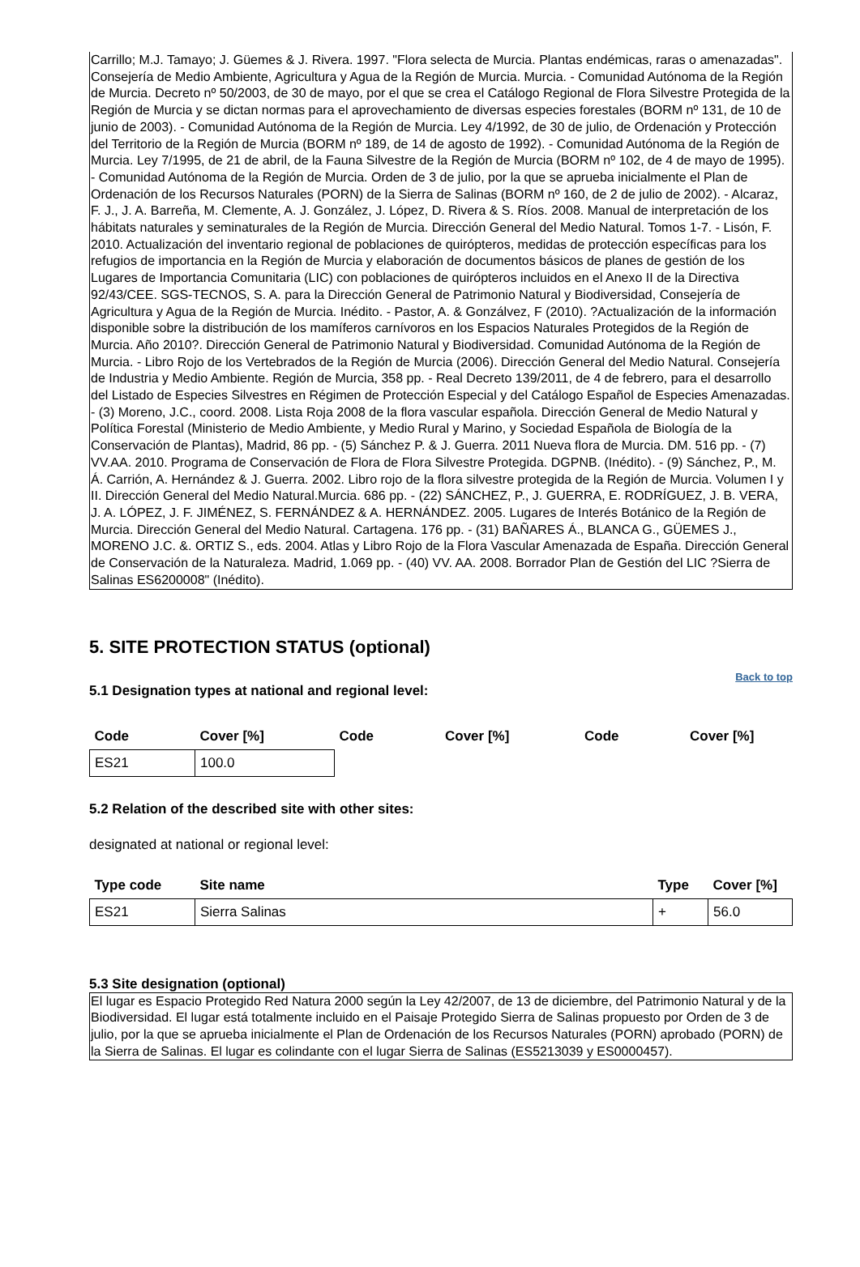Carrillo; M.J. Tamayo; J. Güemes & J. Rivera. 1997. "Flora selecta de Murcia. Plantas endémicas, raras o amenazadas". Consejería de Medio Ambiente, Agricultura y Agua de la Región de Murcia. Murcia. - Comunidad Autónoma de la Región de Murcia. Decreto nº 50/2003, de 30 de mayo, por el que se crea el Catálogo Regional de Flora Silvestre Protegida de la Región de Murcia y se dictan normas para el aprovechamiento de diversas especies forestales (BORM nº 131, de 10 de junio de 2003). - Comunidad Autónoma de la Región de Murcia. Ley 4/1992, de 30 de julio, de Ordenación y Protección del Territorio de la Región de Murcia (BORM nº 189, de 14 de agosto de 1992). - Comunidad Autónoma de la Región de Murcia. Ley 7/1995, de 21 de abril, de la Fauna Silvestre de la Región de Murcia (BORM nº 102, de 4 de mayo de 1995). - Comunidad Autónoma de la Región de Murcia. Orden de 3 de julio, por la que se aprueba inicialmente el Plan de Ordenación de los Recursos Naturales (PORN) de la Sierra de Salinas (BORM nº 160, de 2 de julio de 2002). - Alcaraz, F. J., J. A. Barreña, M. Clemente, A. J. González, J. López, D. Rivera & S. Ríos. 2008. Manual de interpretación de los hábitats naturales y seminaturales de la Región de Murcia. Dirección General del Medio Natural. Tomos 1-7. - Lisón, F. 2010. Actualización del inventario regional de poblaciones de quirópteros, medidas de protección específicas para los refugios de importancia en la Región de Murcia y elaboración de documentos básicos de planes de gestión de los Lugares de Importancia Comunitaria (LIC) con poblaciones de quirópteros incluidos en el Anexo II de la Directiva 92/43/CEE. SGS-TECNOS, S. A. para la Dirección General de Patrimonio Natural y Biodiversidad, Consejería de Agricultura y Agua de la Región de Murcia. Inédito. - Pastor, A. & Gonzálvez, F (2010). ?Actualización de la información disponible sobre la distribución de los mamíferos carnívoros en los Espacios Naturales Protegidos de la Región de Murcia. Año 2010?. Dirección General de Patrimonio Natural y Biodiversidad. Comunidad Autónoma de la Región de Murcia. - Libro Rojo de los Vertebrados de la Región de Murcia (2006). Dirección General del Medio Natural. Consejería de Industria y Medio Ambiente. Región de Murcia, 358 pp. - Real Decreto 139/2011, de 4 de febrero, para el desarrollo del Listado de Especies Silvestres en Régimen de Protección Especial y del Catálogo Español de Especies Amenazadas. - (3) Moreno, J.C., coord. 2008. Lista Roja 2008 de la flora vascular española. Dirección General de Medio Natural y Política Forestal (Ministerio de Medio Ambiente, y Medio Rural y Marino, y Sociedad Española de Biología de la Conservación de Plantas), Madrid, 86 pp. - (5) Sánchez P. & J. Guerra. 2011 Nueva flora de Murcia. DM. 516 pp. - (7) VV.AA. 2010. Programa de Conservación de Flora de Flora Silvestre Protegida. DGPNB. (Inédito). - (9) Sánchez, P., M. Á. Carrión, A. Hernández & J. Guerra. 2002. Libro rojo de la flora silvestre protegida de la Región de Murcia. Volumen I y II. Dirección General del Medio Natural.Murcia. 686 pp. - (22) SÁNCHEZ, P., J. GUERRA, E. RODRÍGUEZ, J. B. VERA, J. A. LÓPEZ, J. F. JIMÉNEZ, S. FERNÁNDEZ & A. HERNÁNDEZ. 2005. Lugares de Interés Botánico de la Región de Murcia. Dirección General del Medio Natural. Cartagena. 176 pp. - (31) BAÑARES Á., BLANCA G., GÜEMES J., MORENO J.C. &. ORTIZ S., eds. 2004. Atlas y Libro Rojo de la Flora Vascular Amenazada de España. Dirección General de Conservación de la Naturaleza. Madrid, 1.069 pp. - (40) VV. AA. 2008. Borrador Plan de Gestión del LIC ?Sierra de Salinas ES6200008" (Inédito).
5. SITE PROTECTION STATUS (optional)
Back to top
5.1 Designation types at national and regional level:
| Code | Cover [%] | Code | Cover [%] | Code | Cover [%] |
| --- | --- | --- | --- | --- | --- |
| ES21 | 100.0 | | | | |
5.2 Relation of the described site with other sites:
designated at national or regional level:
| Type code | Site name | Type | Cover [%] |
| --- | --- | --- | --- |
| ES21 | Sierra Salinas | + | 56.0 |
5.3 Site designation (optional)
El lugar es Espacio Protegido Red Natura 2000 según la Ley 42/2007, de 13 de diciembre, del Patrimonio Natural y de la Biodiversidad. El lugar está totalmente incluido en el Paisaje Protegido Sierra de Salinas propuesto por Orden de 3 de julio, por la que se aprueba inicialmente el Plan de Ordenación de los Recursos Naturales (PORN) aprobado (PORN) de la Sierra de Salinas. El lugar es colindante con el lugar Sierra de Salinas (ES5213039 y ES0000457).